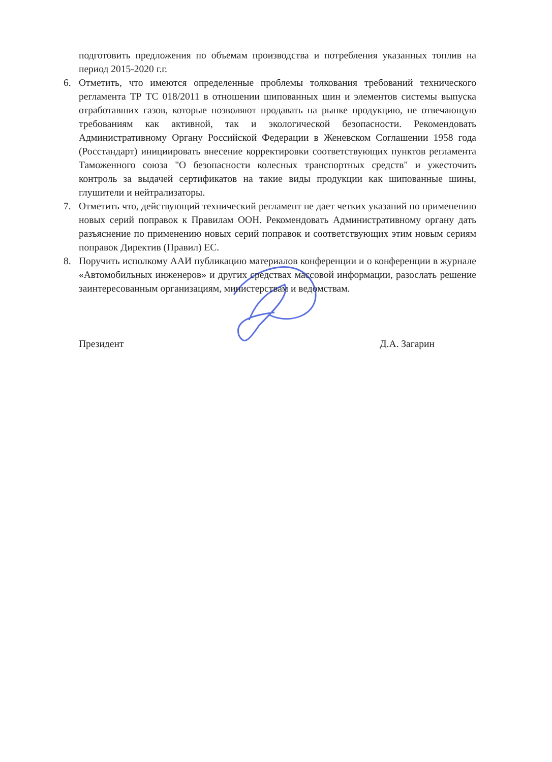подготовить предложения по объемам производства и потребления указанных топлив на период 2015-2020 г.г.
6. Отметить, что имеются определенные проблемы толкования требований технического регламента ТР ТС 018/2011 в отношении шипованных шин и элементов системы выпуска отработавших газов, которые позволяют продавать на рынке продукцию, не отвечающую требованиям как активной, так и экологической безопасности. Рекомендовать Административному Органу Российской Федерации в Женевском Соглашении 1958 года (Росстандарт) инициировать внесение корректировки соответствующих пунктов регламента Таможенного союза "О безопасности колесных транспортных средств" и ужесточить контроль за выдачей сертификатов на такие виды продукции как шипованные шины, глушители и нейтрализаторы.
7. Отметить что, действующий технический регламент не дает четких указаний по применению новых серий поправок к Правилам ООН. Рекомендовать Административному органу дать разъяснение по применению новых серий поправок и соответствующих этим новым сериям поправок Директив (Правил) ЕС.
8. Поручить исполкому ААИ публикацию материалов конференции и о конференции в журнале «Автомобильных инженеров» и других средствах массовой информации, разослать решение заинтересованным организациям, министерствам и ведомствам.
Президент Д.А. Загарин